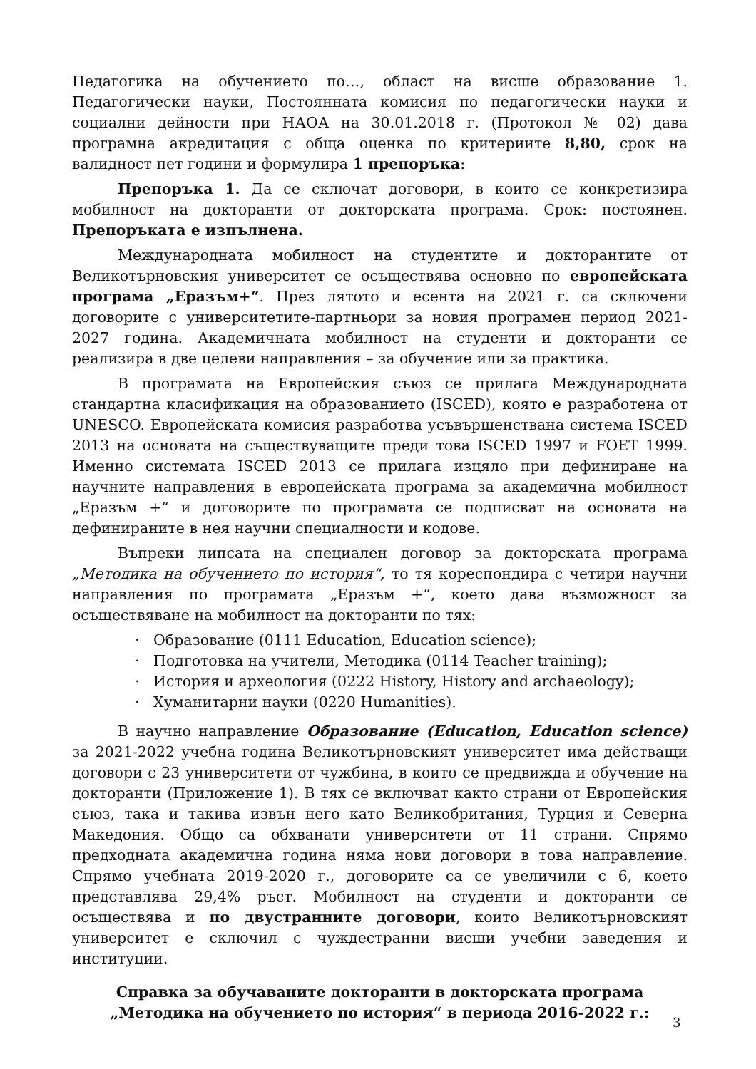Педагогика на обучението по…, област на висше образование 1. Педагогически науки, Постоянната комисия по педагогически науки и социални дейности при НАОА на 30.01.2018 г. (Протокол № 02) дава програмна акредитация с обща оценка по критериите 8,80, срок на валидност пет години и формулира 1 препоръка:
Препоръка 1. Да се сключат договори, в които се конкретизира мобилност на докторанти от докторската програма. Срок: постоянен. Препоръката е изпълнена.
Международната мобилност на студентите и докторантите от Великотърновския университет се осъществява основно по европейската програма „Еразъм+“. През лятото и есента на 2021 г. са сключени договорите с университетите-партньори за новия програмен период 2021-2027 година. Академичната мобилност на студенти и докторанти се реализира в две целеви направления – за обучение или за практика.
В програмата на Европейския съюз се прилага Международната стандартна класификация на образованието (ISCED), която е разработена от UNESCO. Европейската комисия разработва усъвършенствана система ISCED 2013 на основата на съществуващите преди това ISCED 1997 и FOET 1999. Именно системата ISCED 2013 се прилага изцяло при дефиниране на научните направления в европейската програма за академична мобилност „Еразъм +“ и договорите по програмата се подписват на основата на дефинираните в нея научни специалности и кодове.
Въпреки липсата на специален договор за докторската програма „Методика на обучението по история“, то тя кореспондира с четири научни направления по програмата „Еразъм +“, което дава възможност за осъществяване на мобилност на докторанти по тях:
· Образование (0111 Education, Education science);
· Подготовка на учители, Методика (0114 Teacher training);
· История и археология (0222 History, History and archaeology);
· Хуманитарни науки (0220 Humanities).
В научно направление Образование (Education, Education science) за 2021-2022 учебна година Великотърновският университет има действащи договори с 23 университети от чужбина, в които се предвижда и обучение на докторанти (Приложение 1). В тях се включват както страни от Европейския съюз, така и такива извън него като Великобритания, Турция и Северна Македония. Общо са обхванати университети от 11 страни. Спрямо предходната академична година няма нови договори в това направление. Спрямо учебната 2019-2020 г., договорите са се увеличили с 6, което представлява 29,4% ръст. Мобилност на студенти и докторанти се осъществява и по двустранните договори, които Великотърновският университет е сключил с чуждестранни висши учебни заведения и институции.
Справка за обучаваните докторанти в докторската програма
„Методика на обучението по история“ в периода 2016-2022 г.:
3